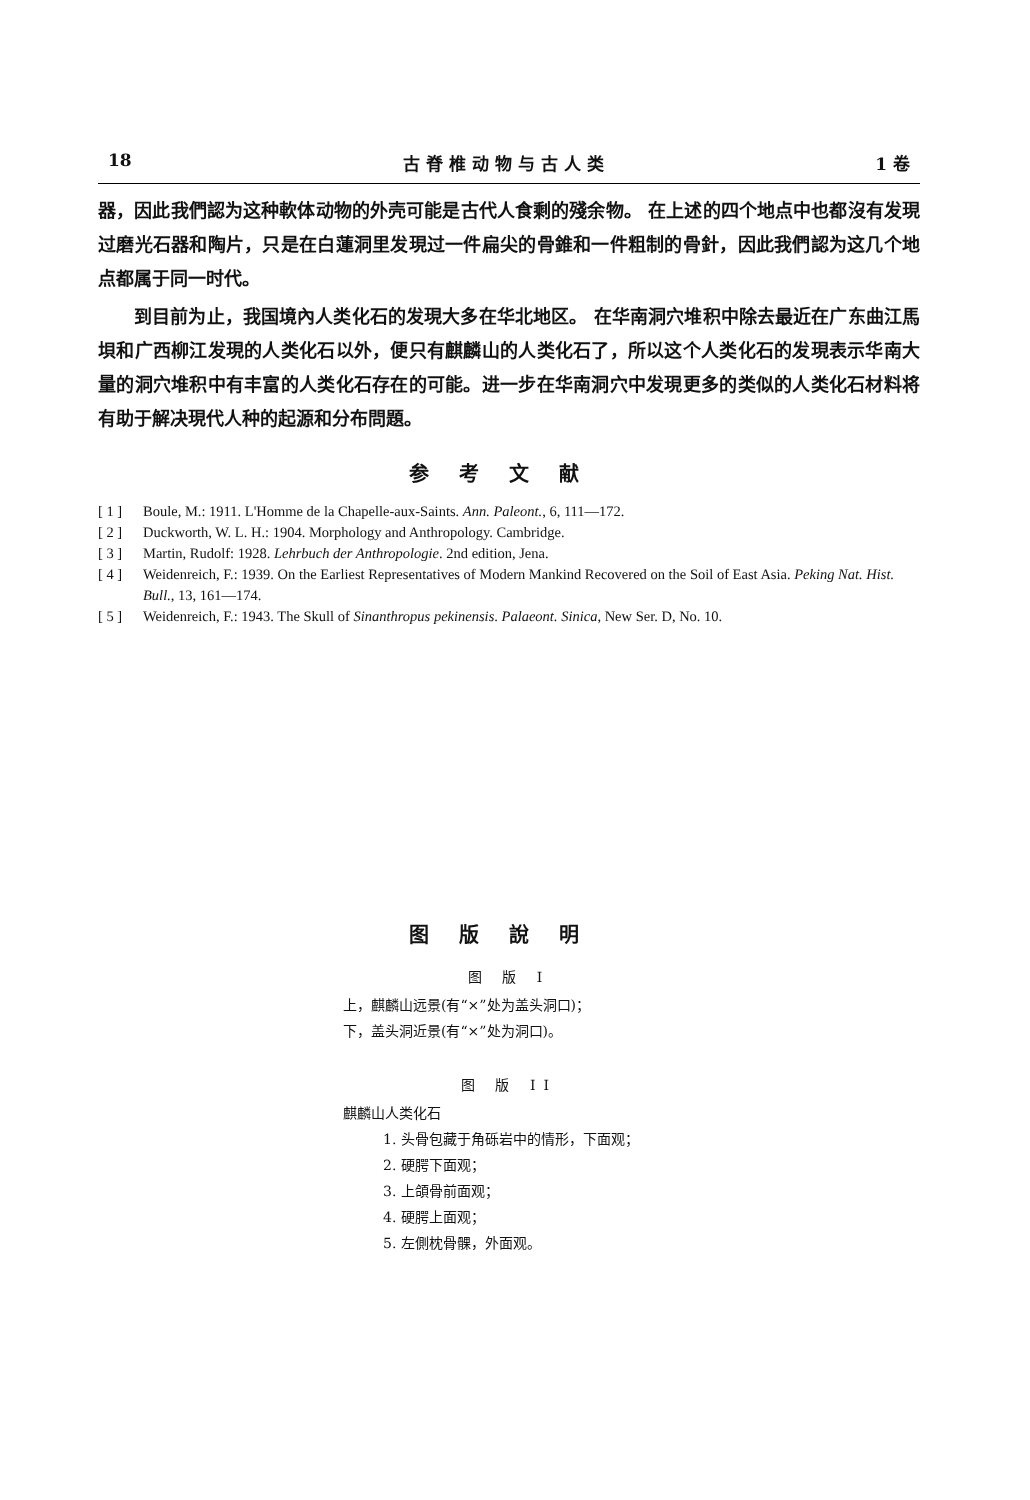18 古 脊 椎 动 物 与 古 人 类 1 卷
器，因此我們認为这种軟体动物的外壳可能是古代人食剩的殘余物。 在上述的四个地点中也都沒有发現过磨光石器和陶片，只是在白蓮洞里发現过一件扁尖的骨錐和一件粗制的骨針，因此我們認为这几个地点都属于同一时代。
到目前为止，我国境內人类化石的发現大多在华北地区。 在华南洞穴堆积中除去最近在广东曲江馬垻和广西柳江发現的人类化石以外，便只有麒麟山的人类化石了，所以这个人类化石的发現表示华南大量的洞穴堆积中有丰富的人类化石存在的可能。进一步在华南洞穴中发現更多的类似的人类化石材料将有助于解决現代人种的起源和分布問題。
参考文献
[ 1 ] Boule, M.: 1911. L'Homme de la Chapelle-aux-Saints. Ann. Paleont., 6, 111—172.
[ 2 ] Duckworth, W. L. H.: 1904. Morphology and Anthropology. Cambridge.
[ 3 ] Martin, Rudolf: 1928. Lehrbuch der Anthropologie. 2nd edition, Jena.
[ 4 ] Weidenreich, F.: 1939. On the Earliest Representatives of Modern Mankind Recovered on the Soil of East Asia. Peking Nat. Hist. Bull., 13, 161—174.
[ 5 ] Weidenreich, F.: 1943. The Skull of Sinanthropus pekinensis. Palaeont. Sinica, New Ser. D, No. 10.
图版說明
图 版 I
上，麒麟山远景(有“×”处为盖头洞口)；
下，盖头洞近景(有“×”处为洞口)。
图 版 II
麒麟山人类化石
1. 头骨包藏于角砾岩中的情形，下面观；
2. 硬腭下面观；
3. 上頜骨前面观；
4. 硬腭上面观；
5. 左側枕骨髁，外面观。